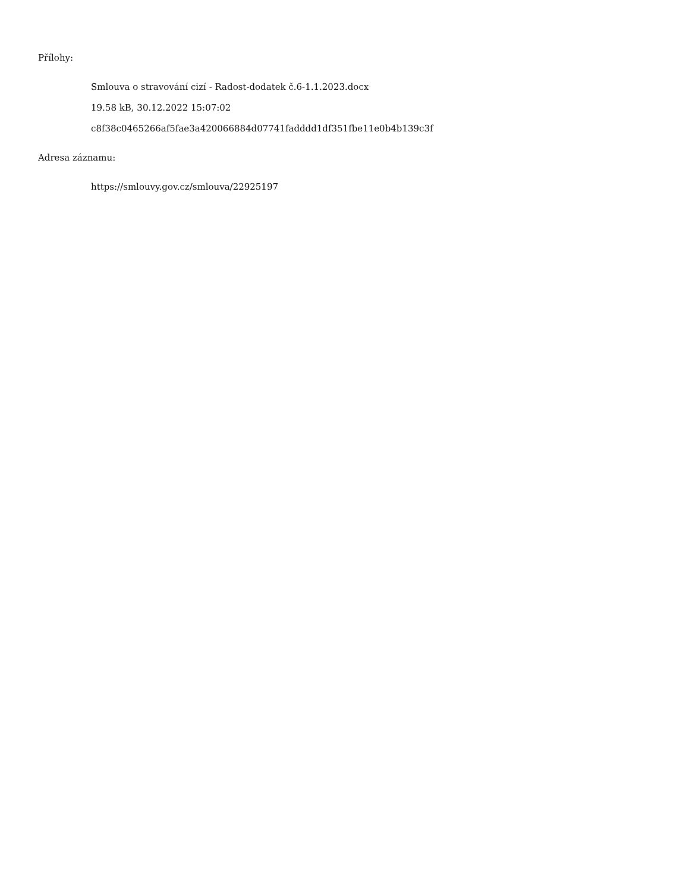Přílohy:
Smlouva o stravování cizí - Radost-dodatek č.6-1.1.2023.docx
19.58 kB, 30.12.2022 15:07:02
c8f38c0465266af5fae3a420066884d07741fadddd1df351fbe11e0b4b139c3f
Adresa záznamu:
https://smlouvy.gov.cz/smlouva/22925197